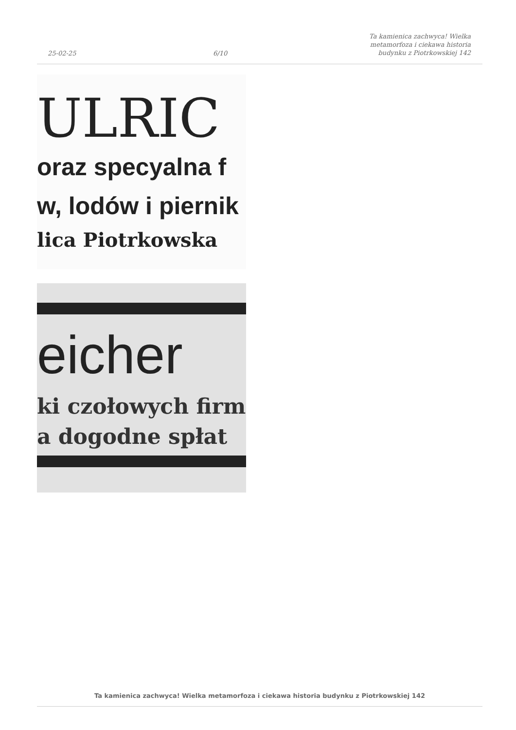25-02-25
6/10
Ta kamienica zachwyca! Wielka
metamorfoza i ciekawa historia
budynku z Piotrkowskiej 142
ULRIC
oraz specyalna f
w, lodów i piernik
lica Piotrkowska
eicher
ki czołowych firm
a dogodne spłat
Ta kamienica zachwyca! Wielka metamorfoza i ciekawa historia budynku z Piotrkowskiej 142